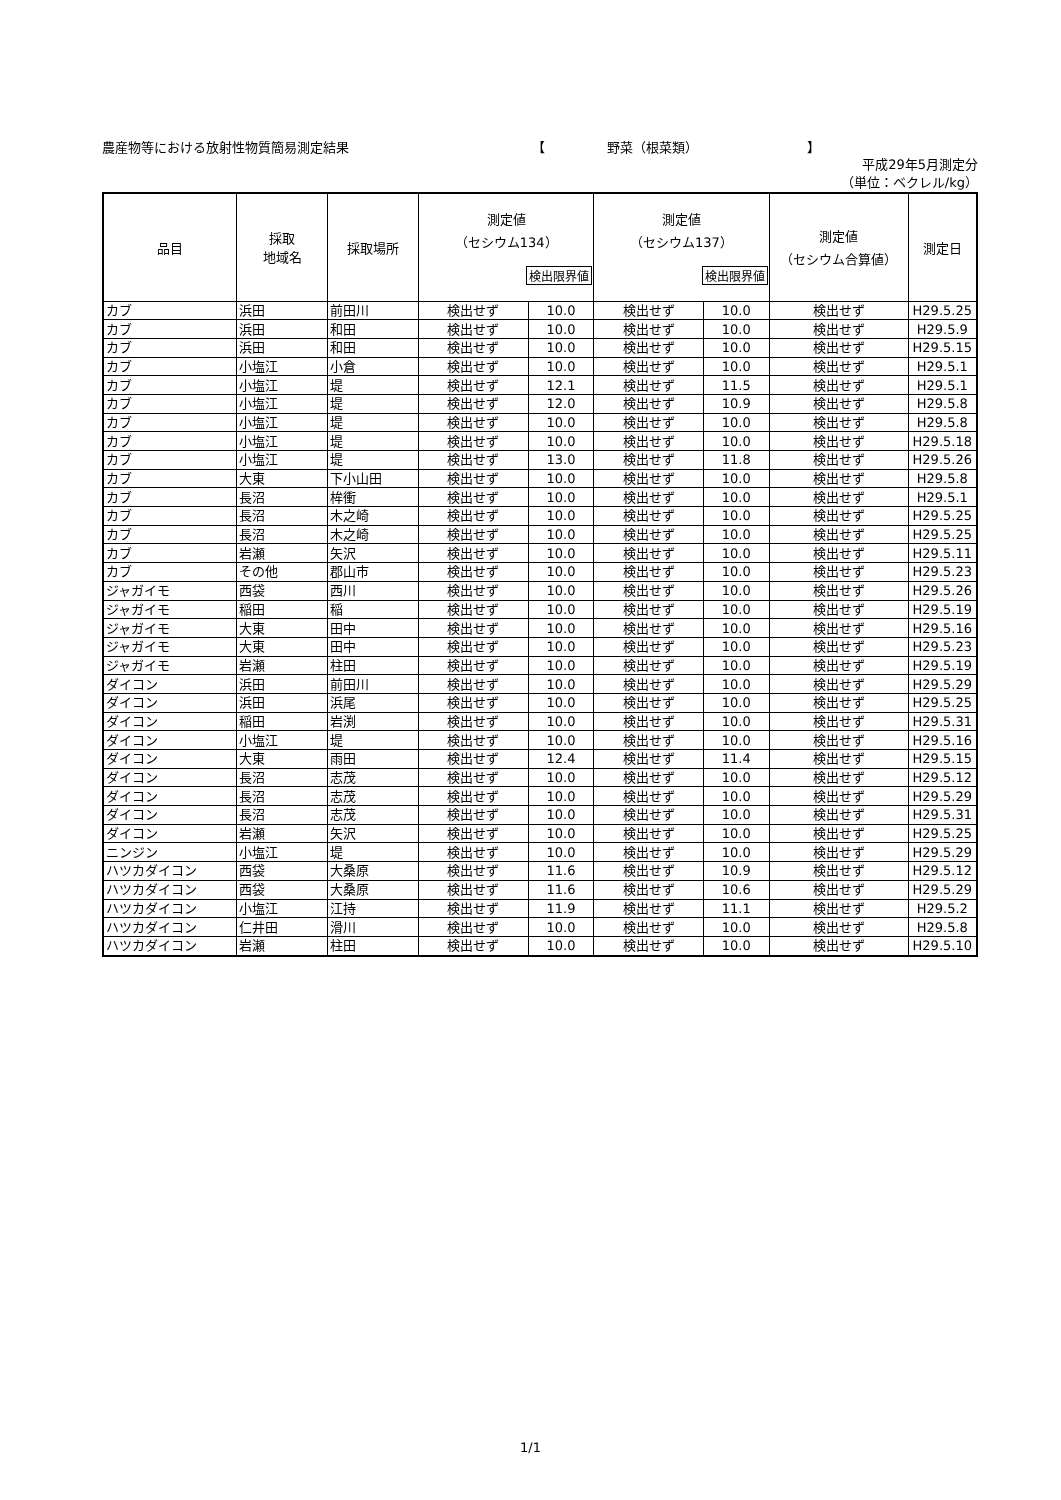農産物等における放射性物質簡易測定結果 【 野菜（根菜類） 】
平成29年5月測定分
（単位：ベクレル/kg）
| 品目 | 採取 地域名 | 採取場所 | 測定値 （セシウム134） 検出限界値 | | 測定値 （セシウム137） 検出限界値 | | 測定値 （セシウム合算値） | 測定日 |
| --- | --- | --- | --- | --- | --- | --- | --- | --- |
| カブ | 浜田 | 前田川 | 検出せず | 10.0 | 検出せず | 10.0 | 検出せず | H29.5.25 |
| カブ | 浜田 | 和田 | 検出せず | 10.0 | 検出せず | 10.0 | 検出せず | H29.5.9 |
| カブ | 浜田 | 和田 | 検出せず | 10.0 | 検出せず | 10.0 | 検出せず | H29.5.15 |
| カブ | 小塩江 | 小倉 | 検出せず | 10.0 | 検出せず | 10.0 | 検出せず | H29.5.1 |
| カブ | 小塩江 | 堤 | 検出せず | 12.1 | 検出せず | 11.5 | 検出せず | H29.5.1 |
| カブ | 小塩江 | 堤 | 検出せず | 12.0 | 検出せず | 10.9 | 検出せず | H29.5.8 |
| カブ | 小塩江 | 堤 | 検出せず | 10.0 | 検出せず | 10.0 | 検出せず | H29.5.8 |
| カブ | 小塩江 | 堤 | 検出せず | 10.0 | 検出せず | 10.0 | 検出せず | H29.5.18 |
| カブ | 小塩江 | 堤 | 検出せず | 13.0 | 検出せず | 11.8 | 検出せず | H29.5.26 |
| カブ | 大東 | 下小山田 | 検出せず | 10.0 | 検出せず | 10.0 | 検出せず | H29.5.8 |
| カブ | 長沼 | 桙衝 | 検出せず | 10.0 | 検出せず | 10.0 | 検出せず | H29.5.1 |
| カブ | 長沼 | 木之崎 | 検出せず | 10.0 | 検出せず | 10.0 | 検出せず | H29.5.25 |
| カブ | 長沼 | 木之崎 | 検出せず | 10.0 | 検出せず | 10.0 | 検出せず | H29.5.25 |
| カブ | 岩瀬 | 矢沢 | 検出せず | 10.0 | 検出せず | 10.0 | 検出せず | H29.5.11 |
| カブ | その他 | 郡山市 | 検出せず | 10.0 | 検出せず | 10.0 | 検出せず | H29.5.23 |
| ジャガイモ | 西袋 | 西川 | 検出せず | 10.0 | 検出せず | 10.0 | 検出せず | H29.5.26 |
| ジャガイモ | 稲田 | 稲 | 検出せず | 10.0 | 検出せず | 10.0 | 検出せず | H29.5.19 |
| ジャガイモ | 大東 | 田中 | 検出せず | 10.0 | 検出せず | 10.0 | 検出せず | H29.5.16 |
| ジャガイモ | 大東 | 田中 | 検出せず | 10.0 | 検出せず | 10.0 | 検出せず | H29.5.23 |
| ジャガイモ | 岩瀬 | 柱田 | 検出せず | 10.0 | 検出せず | 10.0 | 検出せず | H29.5.19 |
| ダイコン | 浜田 | 前田川 | 検出せず | 10.0 | 検出せず | 10.0 | 検出せず | H29.5.29 |
| ダイコン | 浜田 | 浜尾 | 検出せず | 10.0 | 検出せず | 10.0 | 検出せず | H29.5.25 |
| ダイコン | 稲田 | 岩渕 | 検出せず | 10.0 | 検出せず | 10.0 | 検出せず | H29.5.31 |
| ダイコン | 小塩江 | 堤 | 検出せず | 10.0 | 検出せず | 10.0 | 検出せず | H29.5.16 |
| ダイコン | 大東 | 雨田 | 検出せず | 12.4 | 検出せず | 11.4 | 検出せず | H29.5.15 |
| ダイコン | 長沼 | 志茂 | 検出せず | 10.0 | 検出せず | 10.0 | 検出せず | H29.5.12 |
| ダイコン | 長沼 | 志茂 | 検出せず | 10.0 | 検出せず | 10.0 | 検出せず | H29.5.29 |
| ダイコン | 長沼 | 志茂 | 検出せず | 10.0 | 検出せず | 10.0 | 検出せず | H29.5.31 |
| ダイコン | 岩瀬 | 矢沢 | 検出せず | 10.0 | 検出せず | 10.0 | 検出せず | H29.5.25 |
| ニンジン | 小塩江 | 堤 | 検出せず | 10.0 | 検出せず | 10.0 | 検出せず | H29.5.29 |
| ハツカダイコン | 西袋 | 大桑原 | 検出せず | 11.6 | 検出せず | 10.9 | 検出せず | H29.5.12 |
| ハツカダイコン | 西袋 | 大桑原 | 検出せず | 11.6 | 検出せず | 10.6 | 検出せず | H29.5.29 |
| ハツカダイコン | 小塩江 | 江持 | 検出せず | 11.9 | 検出せず | 11.1 | 検出せず | H29.5.2 |
| ハツカダイコン | 仁井田 | 滑川 | 検出せず | 10.0 | 検出せず | 10.0 | 検出せず | H29.5.8 |
| ハツカダイコン | 岩瀬 | 柱田 | 検出せず | 10.0 | 検出せず | 10.0 | 検出せず | H29.5.10 |
1/1